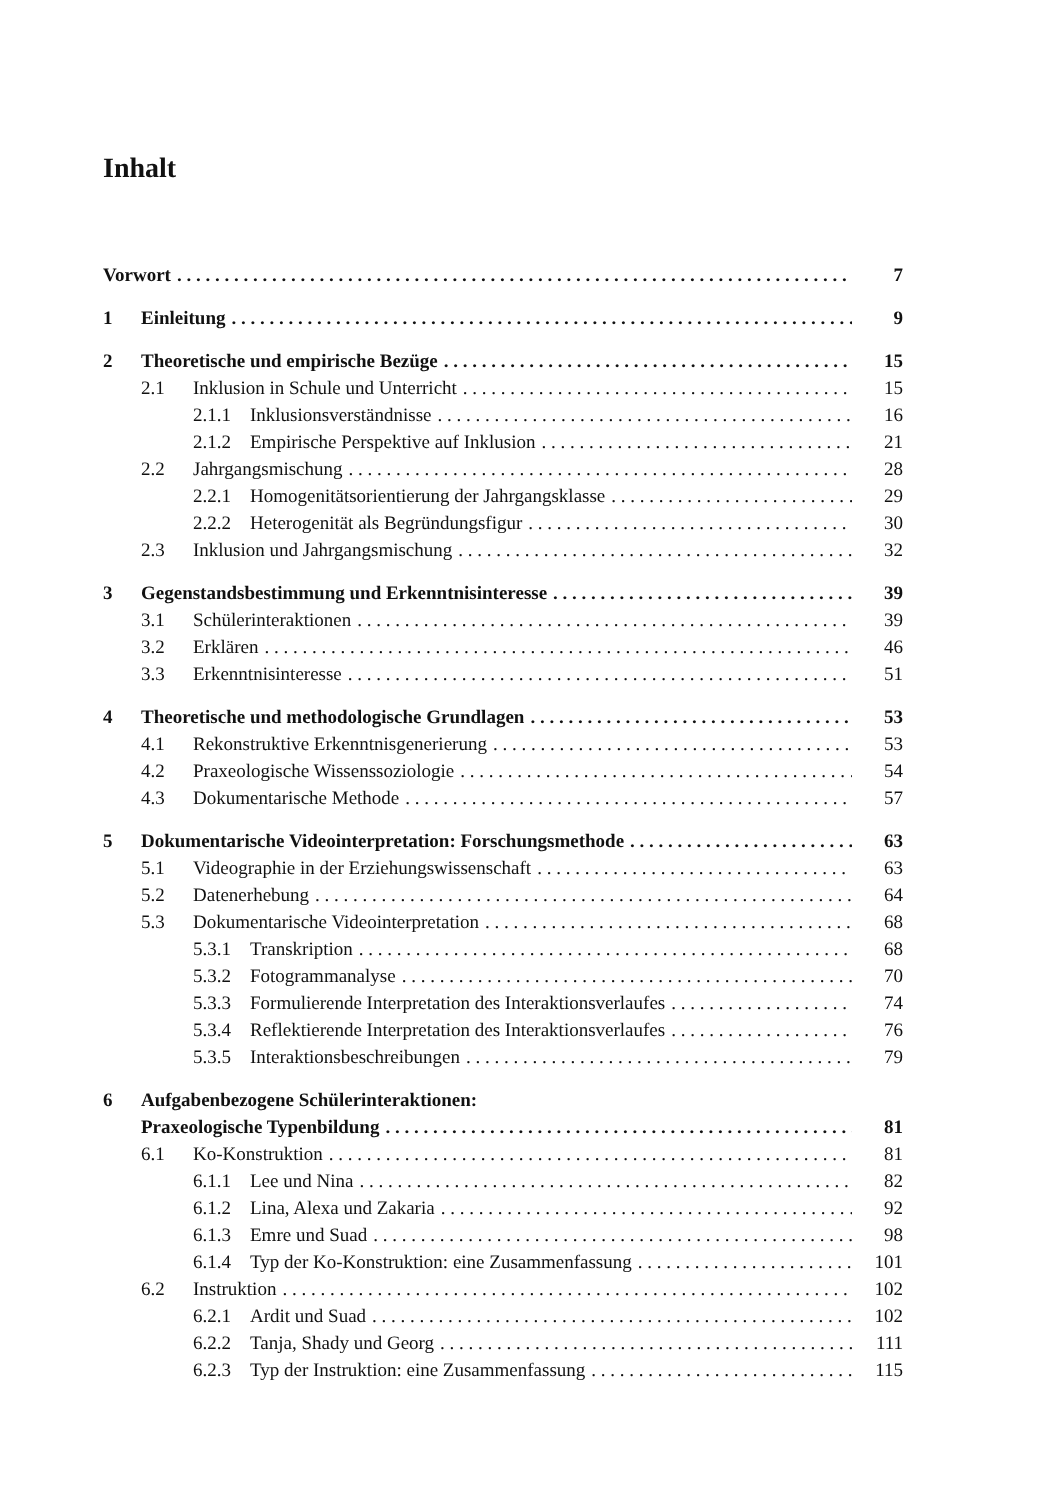Inhalt
Vorwort 7
1 Einleitung 9
2 Theoretische und empirische Bezüge 15
2.1 Inklusion in Schule und Unterricht 15
2.1.1 Inklusionsverständnisse 16
2.1.2 Empirische Perspektive auf Inklusion 21
2.2 Jahrgangsmischung 28
2.2.1 Homogenitätsorientierung der Jahrgangsklasse 29
2.2.2 Heterogenität als Begründungsfigur 30
2.3 Inklusion und Jahrgangsmischung 32
3 Gegenstandsbestimmung und Erkenntnisinteresse 39
3.1 Schülerinteraktionen 39
3.2 Erklären 46
3.3 Erkenntnisinteresse 51
4 Theoretische und methodologische Grundlagen 53
4.1 Rekonstruktive Erkenntnisgenerierung 53
4.2 Praxeologische Wissenssoziologie 54
4.3 Dokumentarische Methode 57
5 Dokumentarische Videointerpretation: Forschungsmethode 63
5.1 Videographie in der Erziehungswissenschaft 63
5.2 Datenerhebung 64
5.3 Dokumentarische Videointerpretation 68
5.3.1 Transkription 68
5.3.2 Fotogrammanalyse 70
5.3.3 Formulierende Interpretation des Interaktionsverlaufes 74
5.3.4 Reflektierende Interpretation des Interaktionsverlaufes 76
5.3.5 Interaktionsbeschreibungen 79
6 Aufgabenbezogene Schülerinteraktionen:
Praxeologische Typenbildung 81
6.1 Ko-Konstruktion 81
6.1.1 Lee und Nina 82
6.1.2 Lina, Alexa und Zakaria 92
6.1.3 Emre und Suad 98
6.1.4 Typ der Ko-Konstruktion: eine Zusammenfassung 101
6.2 Instruktion 102
6.2.1 Ardit und Suad 102
6.2.2 Tanja, Shady und Georg 111
6.2.3 Typ der Instruktion: eine Zusammenfassung 115